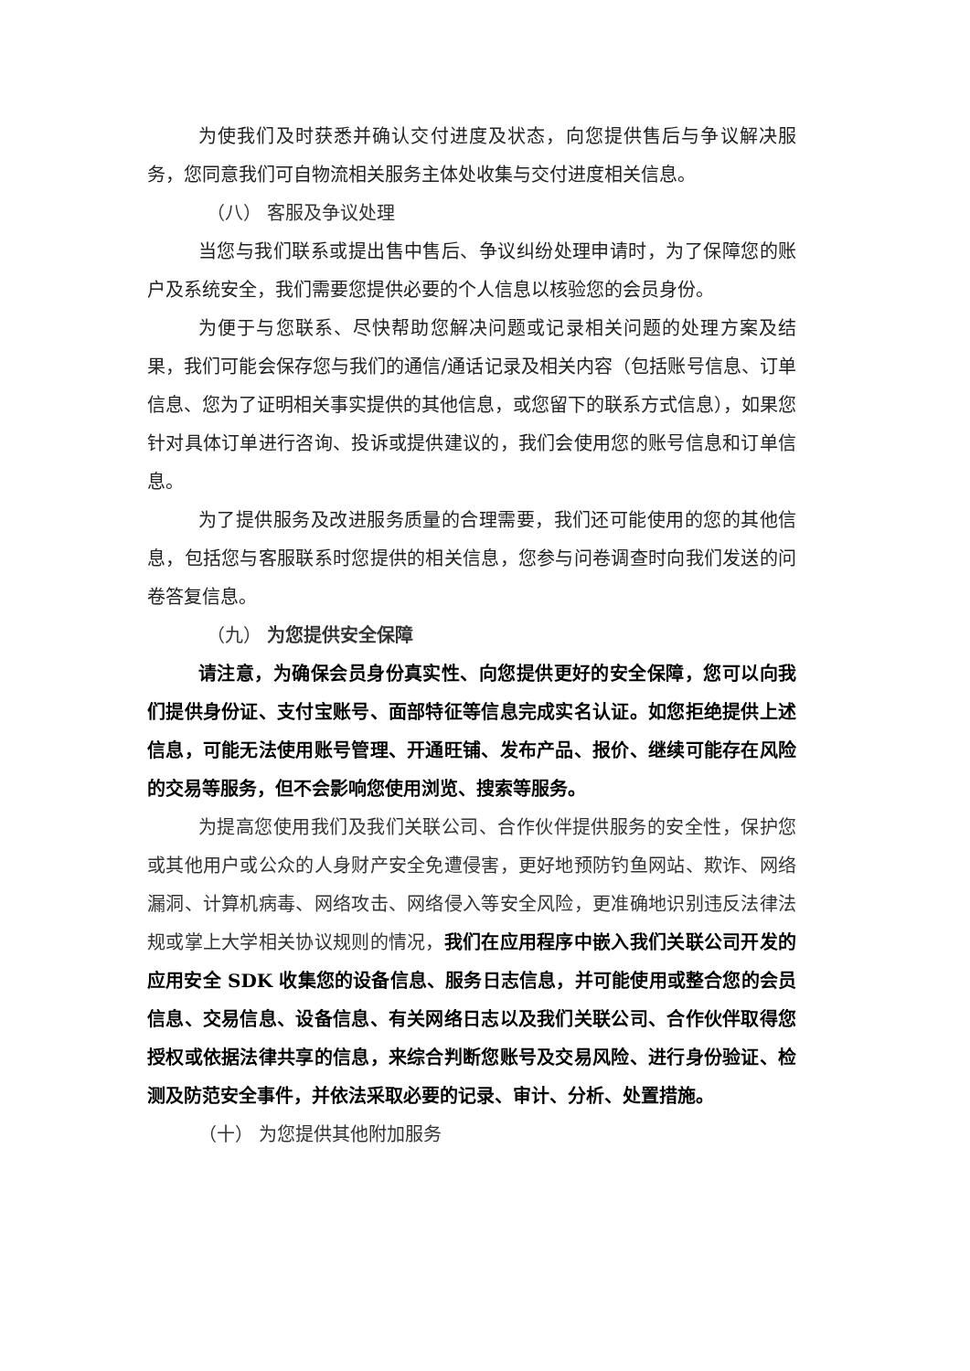为使我们及时获悉并确认交付进度及状态，向您提供售后与争议解决服务，您同意我们可自物流相关服务主体处收集与交付进度相关信息。
（八） 客服及争议处理
当您与我们联系或提出售中售后、争议纠纷处理申请时，为了保障您的账户及系统安全，我们需要您提供必要的个人信息以核验您的会员身份。
为便于与您联系、尽快帮助您解决问题或记录相关问题的处理方案及结果，我们可能会保存您与我们的通信/通话记录及相关内容（包括账号信息、订单信息、您为了证明相关事实提供的其他信息，或您留下的联系方式信息），如果您针对具体订单进行咨询、投诉或提供建议的，我们会使用您的账号信息和订单信息。
为了提供服务及改进服务质量的合理需要，我们还可能使用的您的其他信息，包括您与客服联系时您提供的相关信息，您参与问卷调查时向我们发送的问卷答复信息。
（九） 为您提供安全保障
请注意，为确保会员身份真实性、向您提供更好的安全保障，您可以向我们提供身份证、支付宝账号、面部特征等信息完成实名认证。如您拒绝提供上述信息，可能无法使用账号管理、开通旺铺、发布产品、报价、继续可能存在风险的交易等服务，但不会影响您使用浏览、搜索等服务。
为提高您使用我们及我们关联公司、合作伙伴提供服务的安全性，保护您或其他用户或公众的人身财产安全免遭侵害，更好地预防钓鱼网站、欺诈、网络漏洞、计算机病毒、网络攻击、网络侵入等安全风险，更准确地识别违反法律法规或掌上大学相关协议规则的情况，我们在应用程序中嵌入我们关联公司开发的应用安全 SDK 收集您的设备信息、服务日志信息，并可能使用或整合您的会员信息、交易信息、设备信息、有关网络日志以及我们关联公司、合作伙伴取得您授权或依据法律共享的信息，来综合判断您账号及交易风险、进行身份验证、检测及防范安全事件，并依法采取必要的记录、审计、分析、处置措施。
（十） 为您提供其他附加服务